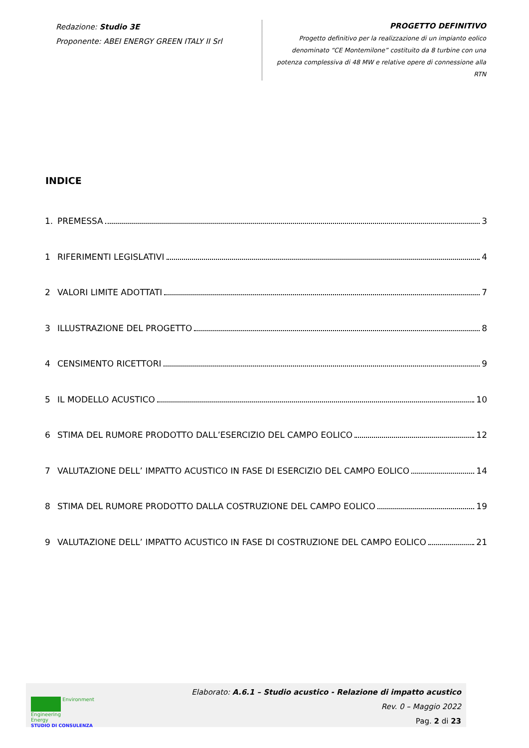Redazione: Studio 3E
Proponente: ABEI ENERGY GREEN ITALY II Srl
PROGETTO DEFINITIVO
Progetto definitivo per la realizzazione di un impianto eolico denominato “CE Montemilone” costituito da 8 turbine con una potenza complessiva di 48 MW e relative opere di connessione alla RTN
INDICE
1. PREMESSA 3
1 RIFERIMENTI LEGISLATIVI 4
2 VALORI LIMITE ADOTTATI 7
3 ILLUSTRAZIONE DEL PROGETTO 8
4 CENSIMENTO RICETTORI 9
5 IL MODELLO ACUSTICO 10
6 STIMA DEL RUMORE PRODOTTO DALL’ESERCIZIO DEL CAMPO EOLICO 12
7 VALUTAZIONE DELL’ IMPATTO ACUSTICO IN FASE DI ESERCIZIO DEL CAMPO EOLICO 14
8 STIMA DEL RUMORE PRODOTTO DALLA COSTRUZIONE DEL CAMPO EOLICO 19
9 VALUTAZIONE DELL’ IMPATTO ACUSTICO IN FASE DI COSTRUZIONE DEL CAMPO EOLICO 21
Environment
Engineering
Energy
STUDIO DI CONSULENZA
Elaborato: A.6.1 – Studio acustico - Relazione di impatto acustico
Rev. 0 – Maggio 2022
Pag. 2 di 23